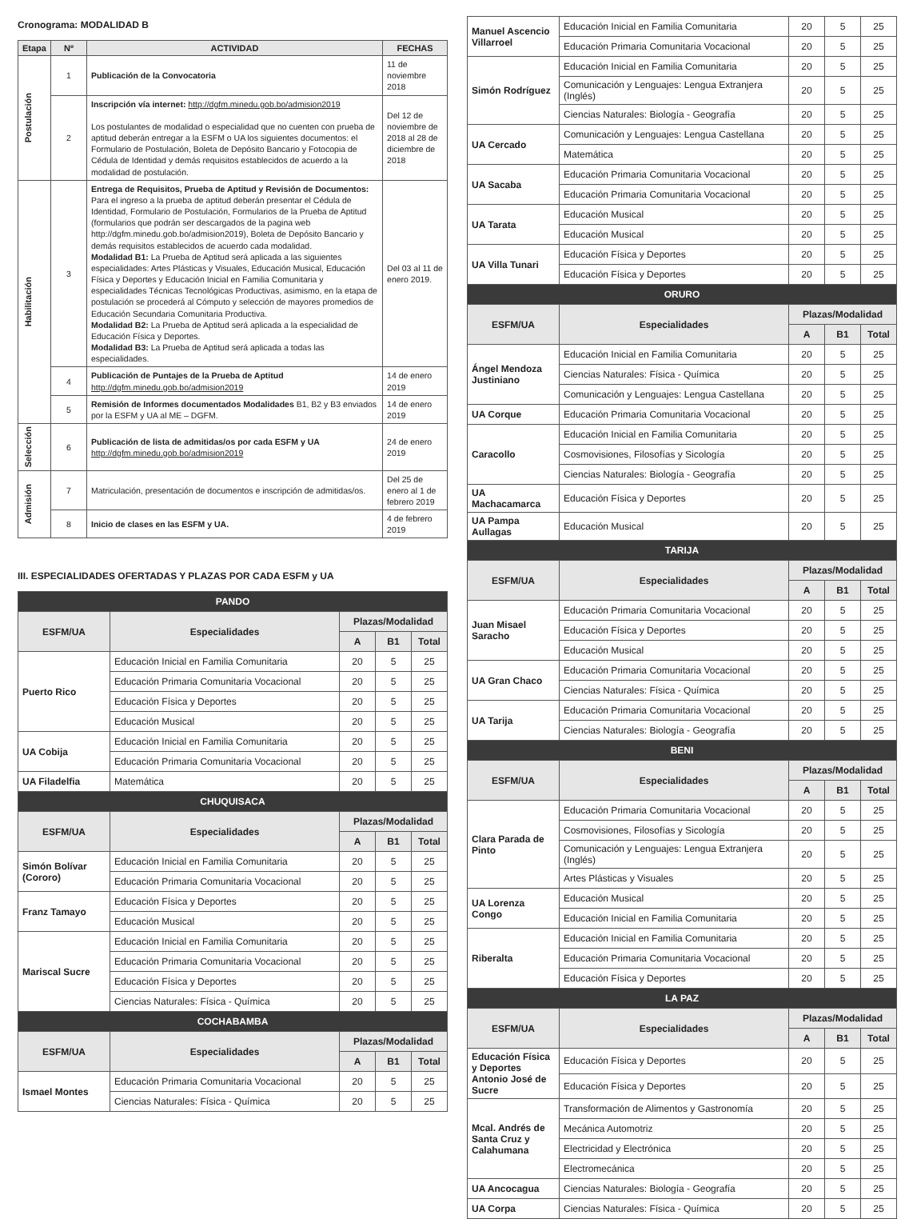Cronograma: MODALIDAD B
| Etapa | Nº | ACTIVIDAD | FECHAS |
| --- | --- | --- | --- |
| Postulación | 1 | Publicación de la Convocatoria | 11 de noviembre 2018 |
| | 2 | Inscripción vía internet: http://dgfm.minedu.gob.bo/admision2019 Los postulantes de modalidad o especialidad que no cuenten con prueba de aptitud deberán entregar a la ESFM o UA los siguientes documentos: el Formulario de Postulación, Boleta de Depósito Bancario y Fotocopia de Cédula de Identidad y demás requisitos establecidos de acuerdo a la modalidad de postulación. | Del 12 de noviembre de 2018 al 28 de diciembre de 2018 |
| Habilitación | 3 | Entrega de Requisitos, Prueba de Aptitud y Revisión de Documentos: Para el ingreso a la prueba de aptitud deberán presentar el Cédula de Identidad, Formulario de Postulación, Formularios de la Prueba de Aptitud (formularios que podrán ser descargados de la pagina web http://dgfm.minedu.gob.bo/admision2019), Boleta de Depósito Bancario y demás requisitos establecidos de acuerdo cada modalidad. Modalidad B1: La Prueba de Aptitud será aplicada a las siguientes especialidades: Artes Plásticas y Visuales, Educación Musical, Educación Física y Deportes y Educación Inicial en Familia Comunitaria y especialidades Técnicas Tecnológicas Productivas, asimismo, en la etapa de postulación se procederá al Cómputo y selección de mayores promedios de Educación Secundaria Comunitaria Productiva. Modalidad B2: La Prueba de Aptitud será aplicada a la especialidad de Educación Física y Deportes. Modalidad B3: La Prueba de Aptitud será aplicada a todas las especialidades. | Del 03 al 11 de enero 2019. |
| | 4 | Publicación de Puntajes de la Prueba de Aptitud http://dgfm.minedu.gob.bo/admision2019 | 14 de enero 2019 |
| | 5 | Remisión de Informes documentados Modalidades B1, B2 y B3 enviados por la ESFM y UA al ME – DGFM. | 14 de enero 2019 |
| Selección | 6 | Publicación de lista de admitidas/os por cada ESFM y UA http://dgfm.minedu.gob.bo/admision2019 | 24 de enero 2019 |
| Admisión | 7 | Matriculación, presentación de documentos e inscripción de admitidas/os. | Del 25 de enero al 1 de febrero 2019 |
| | 8 | Inicio de clases en las ESFM y UA. | 4 de febrero 2019 |
III. ESPECIALIDADES OFERTADAS Y PLAZAS POR CADA ESFM y UA
| PANDO | | | | |
| ESFM/UA | Especialidades | Plazas/Modalidad | | |
| | | A | B1 | Total |
| Puerto Rico | Educación Inicial en Familia Comunitaria | 20 | 5 | 25 |
| | Educación Primaria Comunitaria Vocacional | 20 | 5 | 25 |
| | Educación Física y Deportes | 20 | 5 | 25 |
| | Educación Musical | 20 | 5 | 25 |
| UA Cobija | Educación Inicial en Familia Comunitaria | 20 | 5 | 25 |
| | Educación Primaria Comunitaria Vocacional | 20 | 5 | 25 |
| UA Filadelfia | Matemática | 20 | 5 | 25 |
| CHUQUISACA | | | | |
| ESFM/UA | Especialidades | Plazas/Modalidad | | |
| | | A | B1 | Total |
| Simón Bolívar (Cororo) | Educación Inicial en Familia Comunitaria | 20 | 5 | 25 |
| | Educación Primaria Comunitaria Vocacional | 20 | 5 | 25 |
| Franz Tamayo | Educación Física y Deportes | 20 | 5 | 25 |
| | Educación Musical | 20 | 5 | 25 |
| Mariscal Sucre | Educación Inicial en Familia Comunitaria | 20 | 5 | 25 |
| | Educación Primaria Comunitaria Vocacional | 20 | 5 | 25 |
| | Educación Física y Deportes | 20 | 5 | 25 |
| | Ciencias Naturales: Física - Química | 20 | 5 | 25 |
| COCHABAMBA | | | | |
| ESFM/UA | Especialidades | Plazas/Modalidad | | |
| | | A | B1 | Total |
| Ismael Montes | Educación Primaria Comunitaria Vocacional | 20 | 5 | 25 |
| | Ciencias Naturales: Física - Química | 20 | 5 | 25 |
| Manuel Ascencio Villarroel | Educación Inicial en Familia Comunitaria | 20 | 5 | 25 |
| | Educación Primaria Comunitaria Vocacional | 20 | 5 | 25 |
| Simón Rodríguez | Educación Inicial en Familia Comunitaria | 20 | 5 | 25 |
| | Comunicación y Lenguajes: Lengua Extranjera (Inglés) | 20 | 5 | 25 |
| | Ciencias Naturales: Biología - Geografía | 20 | 5 | 25 |
| UA Cercado | Comunicación y Lenguajes: Lengua Castellana | 20 | 5 | 25 |
| | Matemática | 20 | 5 | 25 |
| UA Sacaba | Educación Primaria Comunitaria Vocacional | 20 | 5 | 25 |
| | Educación Primaria Comunitaria Vocacional | 20 | 5 | 25 |
| UA Tarata | Educación Musical | 20 | 5 | 25 |
| | Educación Musical | 20 | 5 | 25 |
| UA Villa Tunari | Educación Física y Deportes | 20 | 5 | 25 |
| | Educación Física y Deportes | 20 | 5 | 25 |
| ORURO | | | | |
| ESFM/UA | Especialidades | Plazas/Modalidad | | |
| | | A | B1 | Total |
| Ángel Mendoza Justiniano | Educación Inicial en Familia Comunitaria | 20 | 5 | 25 |
| | Ciencias Naturales: Física - Química | 20 | 5 | 25 |
| | Comunicación y Lenguajes: Lengua Castellana | 20 | 5 | 25 |
| UA Corque | Educación Primaria Comunitaria Vocacional | 20 | 5 | 25 |
| Caracollo | Educación Inicial en Familia Comunitaria | 20 | 5 | 25 |
| | Cosmovisiones, Filosofías y Sicología | 20 | 5 | 25 |
| | Ciencias Naturales: Biología - Geografía | 20 | 5 | 25 |
| UA Machacamarca | Educación Física y Deportes | 20 | 5 | 25 |
| UA Pampa Aullagas | Educación Musical | 20 | 5 | 25 |
| TARIJA | | | | |
| ESFM/UA | Especialidades | Plazas/Modalidad | | |
| | | A | B1 | Total |
| Juan Misael Saracho | Educación Primaria Comunitaria Vocacional | 20 | 5 | 25 |
| | Educación Física y Deportes | 20 | 5 | 25 |
| | Educación Musical | 20 | 5 | 25 |
| UA Gran Chaco | Educación Primaria Comunitaria Vocacional | 20 | 5 | 25 |
| | Ciencias Naturales: Física - Química | 20 | 5 | 25 |
| UA Tarija | Educación Primaria Comunitaria Vocacional | 20 | 5 | 25 |
| | Ciencias Naturales: Biología - Geografía | 20 | 5 | 25 |
| BENI | | | | |
| ESFM/UA | Especialidades | Plazas/Modalidad | | |
| | | A | B1 | Total |
| Clara Parada de Pinto | Educación Primaria Comunitaria Vocacional | 20 | 5 | 25 |
| | Cosmovisiones, Filosofías y Sicología | 20 | 5 | 25 |
| | Comunicación y Lenguajes: Lengua Extranjera (Inglés) | 20 | 5 | 25 |
| | Artes Plásticas y Visuales | 20 | 5 | 25 |
| UA Lorenza Congo | Educación Musical | 20 | 5 | 25 |
| | Educación Inicial en Familia Comunitaria | 20 | 5 | 25 |
| Riberalta | Educación Inicial en Familia Comunitaria | 20 | 5 | 25 |
| | Educación Primaria Comunitaria Vocacional | 20 | 5 | 25 |
| | Educación Física y Deportes | 20 | 5 | 25 |
| LA PAZ | | | | |
| ESFM/UA | Especialidades | Plazas/Modalidad | | |
| | | A | B1 | Total |
| Educación Física y Deportes Antonio José de Sucre | Educación Física y Deportes | 20 | 5 | 25 |
| | Educación Física y Deportes | 20 | 5 | 25 |
| Mcal. Andrés de Santa Cruz y Calahumana | Transformación de Alimentos y Gastronomía | 20 | 5 | 25 |
| | Mecánica Automotriz | 20 | 5 | 25 |
| | Electricidad y Electrónica | 20 | 5 | 25 |
| | Electromecánica | 20 | 5 | 25 |
| UA Ancocagua | Ciencias Naturales: Biología - Geografía | 20 | 5 | 25 |
| UA Corpa | Ciencias Naturales: Física - Química | 20 | 5 | 25 |